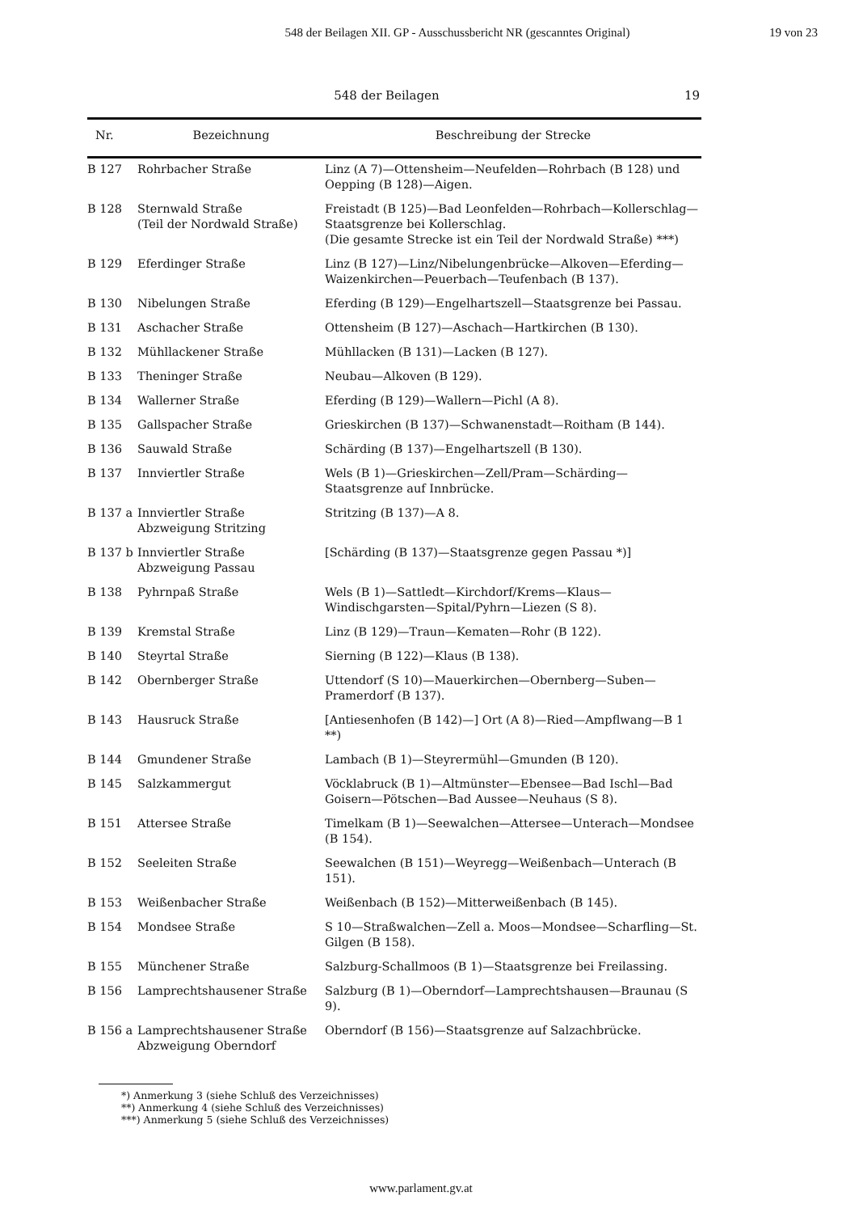548 der Beilagen XII. GP - Ausschussbericht NR (gescanntes Original)
19 von 23
548 der Beilagen 19
| Nr. | Bezeichnung | Beschreibung der Strecke |
| --- | --- | --- |
| B 127 | Rohrbacher Straße | Linz (A 7)—Ottensheim—Neufelden—Rohrbach (B 128) und Oepping (B 128)—Aigen. |
| B 128 | Sternwald Straße (Teil der Nordwald Straße) | Freistadt (B 125)—Bad Leonfelden—Rohrbach—Kollerschlag—Staatsgrenze bei Kollerschlag. (Die gesamte Strecke ist ein Teil der Nordwald Straße) ***) |
| B 129 | Eferdinger Straße | Linz (B 127)—Linz/Nibelungenbrücke—Alkoven—Eferding—Waizenkirchen—Peuerbach—Teufenbach (B 137). |
| B 130 | Nibelungen Straße | Eferding (B 129)—Engelhartszell—Staatsgrenze bei Passau. |
| B 131 | Aschacher Straße | Ottensheim (B 127)—Aschach—Hartkirchen (B 130). |
| B 132 | Mühllackener Straße | Mühllacken (B 131)—Lacken (B 127). |
| B 133 | Theninger Straße | Neubau—Alkoven (B 129). |
| B 134 | Wallerner Straße | Eferding (B 129)—Wallern—Pichl (A 8). |
| B 135 | Gallspacher Straße | Grieskirchen (B 137)—Schwanenstadt—Roitham (B 144). |
| B 136 | Sauwald Straße | Schärding (B 137)—Engelhartszell (B 130). |
| B 137 | Innviertler Straße | Wels (B 1)—Grieskirchen—Zell/Pram—Schärding—Staatsgrenze auf Innbrücke. |
| B 137 a | Innviertler Straße Abzweigung Stritzing | Stritzing (B 137)—A 8. |
| B 137 b | Innviertler Straße Abzweigung Passau | [Schärding (B 137)—Staatsgrenze gegen Passau *)] |
| B 138 | Pyhrnpaß Straße | Wels (B 1)—Sattledt—Kirchdorf/Krems—Klaus—Windischgarsten—Spital/Pyhrn—Liezen (S 8). |
| B 139 | Kremstal Straße | Linz (B 129)—Traun—Kematen—Rohr (B 122). |
| B 140 | Steyrtal Straße | Sierning (B 122)—Klaus (B 138). |
| B 142 | Obernberger Straße | Uttendorf (S 10)—Mauerkirchen—Obernberg—Suben—Pramerdorf (B 137). |
| B 143 | Hausruck Straße | [Antiesenhofen (B 142)—] Ort (A 8)—Ried—Ampflwang—B 1 **) |
| B 144 | Gmundener Straße | Lambach (B 1)—Steyrermühl—Gmunden (B 120). |
| B 145 | Salzkammergut | Vöcklabruck (B 1)—Altmünster—Ebensee—Bad Ischl—Bad Goisern—Pötschen—Bad Aussee—Neuhaus (S 8). |
| B 151 | Attersee Straße | Timelkam (B 1)—Seewalchen—Attersee—Unterach—Mondsee (B 154). |
| B 152 | Seeleiten Straße | Seewalchen (B 151)—Weyregg—Weißenbach—Unterach (B 151). |
| B 153 | Weißenbacher Straße | Weißenbach (B 152)—Mitterweißenbach (B 145). |
| B 154 | Mondsee Straße | S 10—Straßwalchen—Zell a. Moos—Mondsee—Scharfling—St. Gilgen (B 158). |
| B 155 | Münchener Straße | Salzburg-Schallmoos (B 1)—Staatsgrenze bei Freilassing. |
| B 156 | Lamprechtshausener Straße | Salzburg (B 1)—Oberndorf—Lamprechtshausen—Braunau (S 9). |
| B 156 a | Lamprechtshausener Straße Abzweigung Oberndorf | Oberndorf (B 156)—Staatsgrenze auf Salzachbrücke. |
*) Anmerkung 3 (siehe Schluß des Verzeichnisses)
**) Anmerkung 4 (siehe Schluß des Verzeichnisses)
***) Anmerkung 5 (siehe Schluß des Verzeichnisses)
www.parlament.gv.at